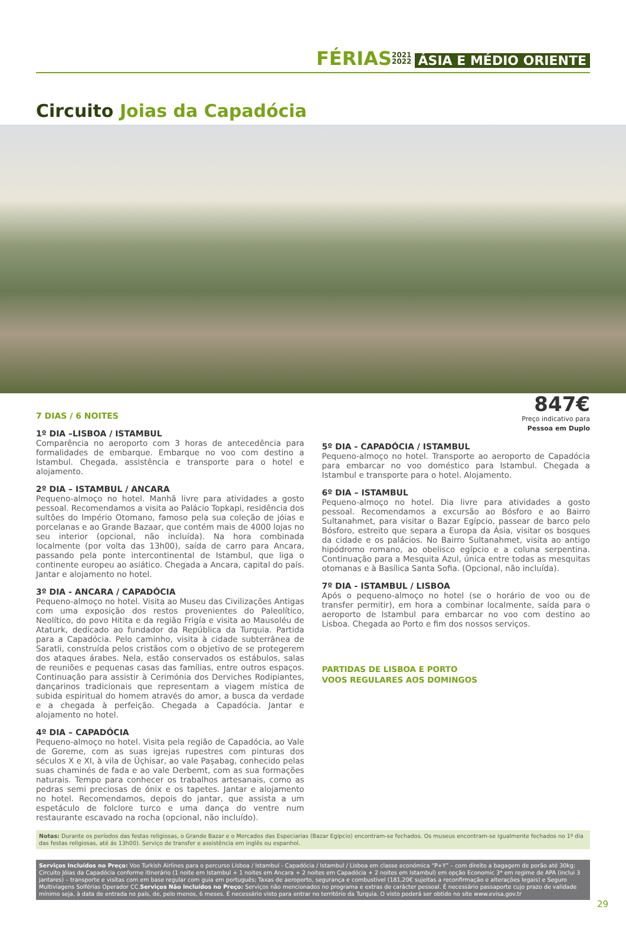FÉRIAS 2021
2022 ÁSIA E MÉDIO ORIENTE
Circuito Joias da Capadócia
7 DIAS / 6 NOITES
1º DIA –LISBOA / ISTAMBUL
Comparência no aeroporto com 3 horas de antecedência para formalidades de embarque. Embarque no voo com destino a Istambul. Chegada, assistência e transporte para o hotel e alojamento.
2º DIA – ISTAMBUL / ANCARA
Pequeno-almoço no hotel. Manhã livre para atividades a gosto pessoal. Recomendamos a visita ao Palácio Topkapi, residência dos sultões do Império Otomano, famoso pela sua coleção de jóias e porcelanas e ao Grande Bazaar, que contém mais de 4000 lojas no seu interior (opcional, não incluída). Na hora combinada localmente (por volta das 13h00), saída de carro para Ancara, passando pela ponte intercontinental de Istambul, que liga o continente europeu ao asiático. Chegada a Ancara, capital do país. Jantar e alojamento no hotel.
3º DIA - ANCARA / CAPADÓCIA
Pequeno-almoço no hotel. Visita ao Museu das Civilizações Antigas com uma exposição dos restos provenientes do Paleolítico, Neolítico, do povo Hitita e da região Frigía e visita ao Mausoléu de Ataturk, dedicado ao fundador da República da Turquia. Partida para a Capadócia. Pelo caminho, visita à cidade subterrânea de Saratli, construída pelos cristãos com o objetivo de se protegerem dos ataques árabes. Nela, estão conservados os estábulos, salas de reuniões e pequenas casas das famílias, entre outros espaços. Continuação para assistir à Cerimónia dos Derviches Rodipiantes, dançarinos tradicionais que representam a viagem mística de subida espiritual do homem através do amor, a busca da verdade e a chegada à perfeição. Chegada a Capadócia. Jantar e alojamento no hotel.
4º DIA – CAPADÓCIA
Pequeno-almoço no hotel. Visita pela região de Capadócia, ao Vale de Goreme, com as suas igrejas rupestres com pinturas dos séculos X e XI, à vila de Üçhisar, ao vale Paşabag, conhecido pelas suas chaminés de fada e ao vale Derbemt, com as sua formações naturais. Tempo para conhecer os trabalhos artesanais, como as pedras semi preciosas de ónix e os tapetes. Jantar e alojamento no hotel. Recomendamos, depois do jantar, que assista a um espetáculo de folclore turco e uma dança do ventre num restaurante escavado na rocha (opcional, não incluído).
847€
Preço indicativo para
Pessoa em Duplo
5º DIA - CAPADÓCIA / ISTAMBUL
Pequeno-almoço no hotel. Transporte ao aeroporto de Capadócia para embarcar no voo doméstico para Istambul. Chegada a Istambul e transporte para o hotel. Alojamento.
6º DIA – ISTAMBUL
Pequeno-almoço no hotel. Dia livre para atividades a gosto pessoal. Recomendamos a excursão ao Bósforo e ao Bairro Sultanahmet, para visitar o Bazar Egípcio, passear de barco pelo Bósforo, estreito que separa a Europa da Ásia, visitar os bosques da cidade e os palácios. No Bairro Sultanahmet, visita ao antigo hipódromo romano, ao obelisco egípcio e a coluna serpentina. Continuação para a Mesquita Azul, única entre todas as mesquitas otomanas e à Basílica Santa Sofia. (Opcional, não incluída).
7º DIA - ISTAMBUL / LISBOA
Após o pequeno-almoço no hotel (se o horário de voo ou de transfer permitir), em hora a combinar localmente, saída para o aeroporto de Istambul para embarcar no voo com destino ao Lisboa. Chegada ao Porto e fim dos nossos serviços.
PARTIDAS DE LISBOA E PORTO
VOOS REGULARES AOS DOMINGOS
Notas: Durante os períodos das festas religiosas, o Grande Bazar e o Mercados das Especiarias (Bazar Egípcio) encontram-se fechados. Os museus encontram-se igualmente fechados no 1º dia das festas religiosas, até ás 13h00). Serviço de transfer e assistência em inglês ou espanhol.
Serviços Incluídos no Preço: Voo Turkish Airlines para o percurso Lisboa / Istambul - Capadócia / Istambul / Lisboa em classe económica “P+Y” – com direito a bagagem de porão até 30kg; Circuito Jóias da Capadócia conforme itinerário (1 noite em Istambul + 1 noites em Ancara + 2 noites em Capadócia + 2 noites em Istambul) em opção Economic 3* em regime de APA (inclui 3 jantares) – transporte e visitas com em base regular com guia em português; Taxas de aeroporto, segurança e combustivel (181,20€ sujeitas a reconfirmação e alterações legais) e Seguro Multiviagens Solférias Operador CC.Serviços Não Incluídos no Preço: Serviços não mencionados no programa e extras de carácter pessoal. É necessário passaporte cujo prazo de validade mínimo seja, à data de entrada no país, de, pelo menos, 6 meses. É necessário visto para entrar no território da Turquia. O visto poderá ser obtido no site www.evisa.gov.tr
29